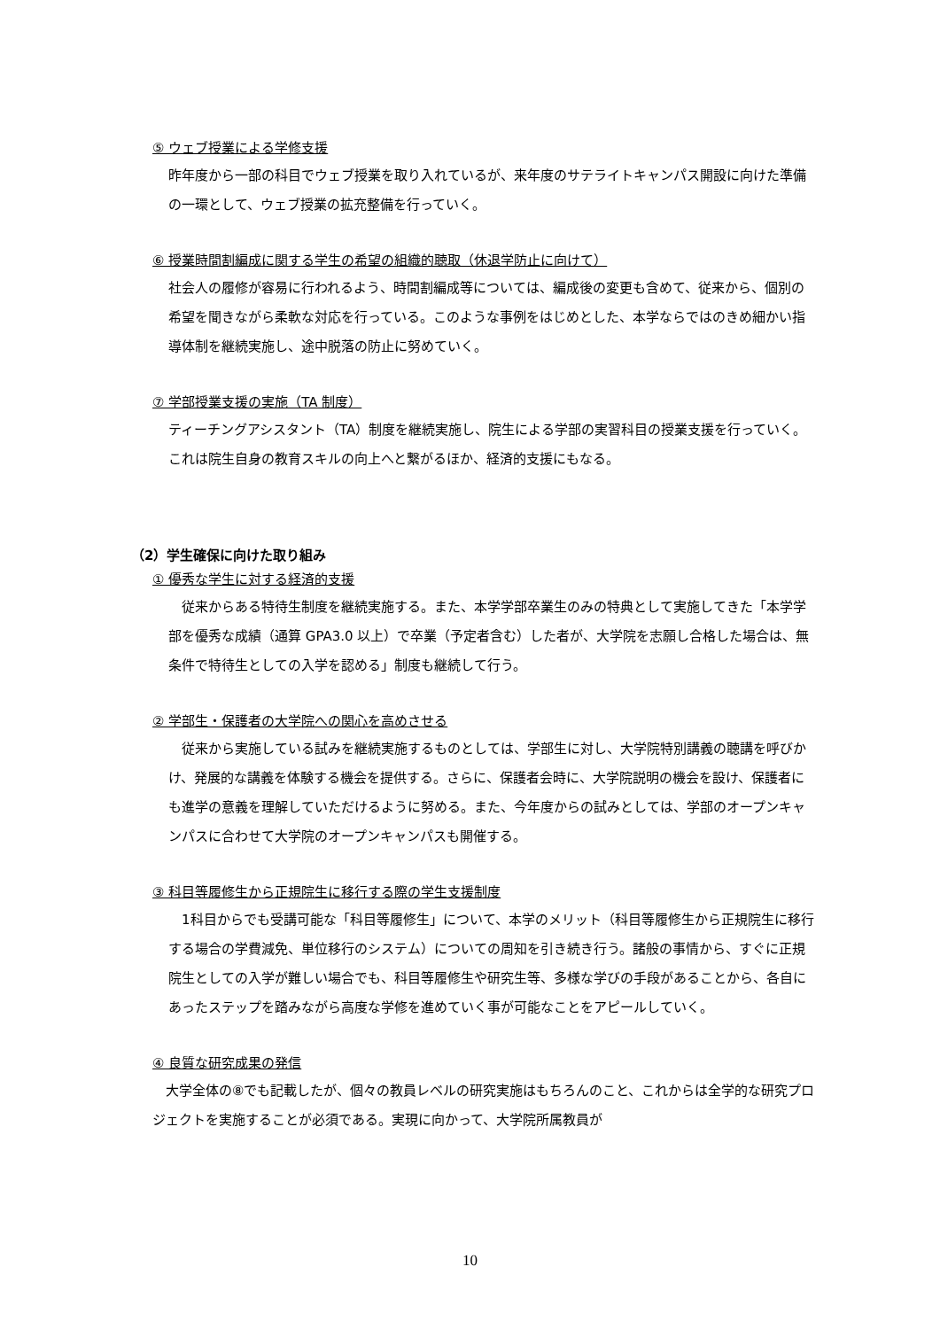⑤ ウェブ授業による学修支援
昨年度から一部の科目でウェブ授業を取り入れているが、来年度のサテライトキャンパス開設に向けた準備の一環として、ウェブ授業の拡充整備を行っていく。
⑥ 授業時間割編成に関する学生の希望の組織的聴取（休退学防止に向けて）
社会人の履修が容易に行われるよう、時間割編成等については、編成後の変更も含めて、従来から、個別の希望を聞きながら柔軟な対応を行っている。このような事例をはじめとした、本学ならではのきめ細かい指導体制を継続実施し、途中脱落の防止に努めていく。
⑦ 学部授業支援の実施（TA 制度）
ティーチングアシスタント（TA）制度を継続実施し、院生による学部の実習科目の授業支援を行っていく。これは院生自身の教育スキルの向上へと繋がるほか、経済的支援にもなる。
（2）学生確保に向けた取り組み
① 優秀な学生に対する経済的支援
　従来からある特待生制度を継続実施する。また、本学学部卒業生のみの特典として実施してきた「本学学部を優秀な成績（通算 GPA3.0 以上）で卒業（予定者含む）した者が、大学院を志願し合格した場合は、無条件で特待生としての入学を認める」制度も継続して行う。
② 学部生・保護者の大学院への関心を高めさせる
　従来から実施している試みを継続実施するものとしては、学部生に対し、大学院特別講義の聴講を呼びかけ、発展的な講義を体験する機会を提供する。さらに、保護者会時に、大学院説明の機会を設け、保護者にも進学の意義を理解していただけるように努める。また、今年度からの試みとしては、学部のオープンキャンパスに合わせて大学院のオープンキャンパスも開催する。
③ 科目等履修生から正規院生に移行する際の学生支援制度
　1科目からでも受講可能な「科目等履修生」について、本学のメリット（科目等履修生から正規院生に移行する場合の学費減免、単位移行のシステム）についての周知を引き続き行う。諸般の事情から、すぐに正規院生としての入学が難しい場合でも、科目等履修生や研究生等、多様な学びの手段があることから、各自にあったステップを踏みながら高度な学修を進めていく事が可能なことをアピールしていく。
④ 良質な研究成果の発信
　大学全体の⑧でも記載したが、個々の教員レベルの研究実施はもちろんのこと、これからは全学的な研究プロジェクトを実施することが必須である。実現に向かって、大学院所属教員が
10